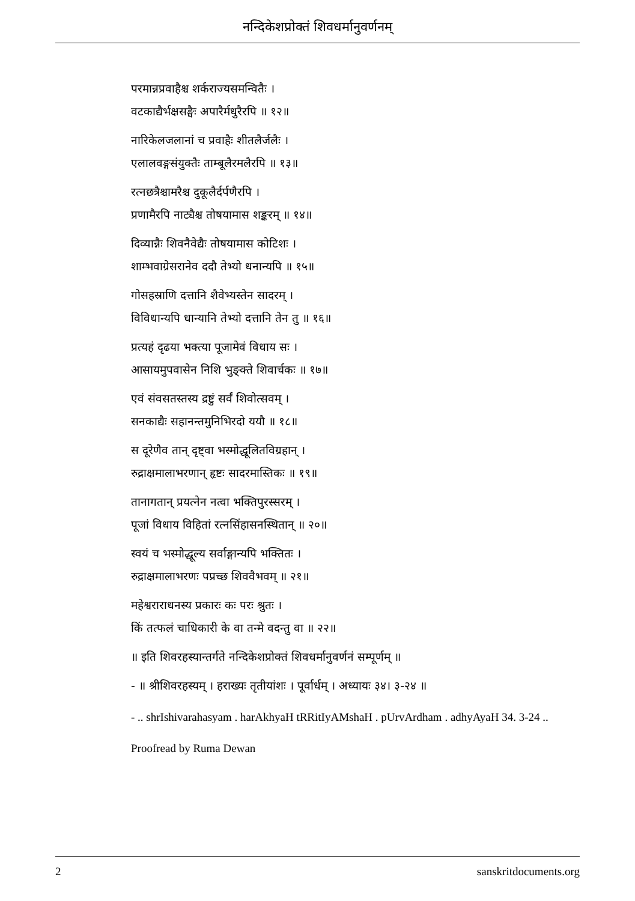नन्दिकेशप्रोक्तं शिवधर्मानुवर्णनम्
परमान्नप्रवाहैश्च शर्कराज्यसमन्वितैः ।
वटकाद्यैर्भक्षसङ्घैः अपारैर्मधुरैरपि ॥ १२॥
नारिकेलजलानां च प्रवाहैः शीतलैर्जलैः ।
एलालवङ्गसंयुक्तैः ताम्बूलैरमलैरपि ॥ १३॥
रत्नछत्रैश्चामरैश्च दुकूलैर्दर्पणैरपि ।
प्रणामैरपि नाट्यैश्च तोषयामास शङ्करम् ॥ १४॥
दिव्यान्नैः शिवनैवेद्यैः तोषयामास कोटिशः ।
शाम्भवाग्रेसरानेव ददौ तेभ्यो धनान्यपि ॥ १५॥
गोसहस्राणि दत्तानि शैवेभ्यस्तेन सादरम् ।
विविधान्यपि धान्यानि तेभ्यो दत्तानि तेन तु ॥ १६॥
प्रत्यहं दृढया भक्त्या पूजामेवं विधाय सः ।
आसायमुपवासेन निशि भुङ्क्ते शिवार्चकः ॥ १७॥
एवं संवसतस्तस्य द्रष्टुं सर्वं शिवोत्सवम् ।
सनकाद्यैः सहानन्तमुनिभिरदो ययौ ॥ १८॥
स दूरेणैव तान् दृष्ट्वा भस्मोद्धूलितविग्रहान् ।
रुद्राक्षमालाभरणान् हृष्टः सादरमास्तिकः ॥ १९॥
तानागतान् प्रयत्नेन नत्वा भक्तिपुरस्सरम् ।
पूजां विधाय विहितां रत्नसिंहासनस्थितान् ॥ २०॥
स्वयं च भस्मोद्धूल्य सर्वाङ्गान्यपि भक्तितः ।
रुद्राक्षमालाभरणः पप्रच्छ शिववैभवम् ॥ २१॥
महेश्वराराधनस्य प्रकारः कः परः श्रुतः ।
किं तत्फलं चाधिकारी के वा तन्मे वदन्तु वा ॥ २२॥
॥ इति शिवरहस्यान्तर्गते नन्दिकेशप्रोक्तं शिवधर्मानुवर्णनं सम्पूर्णम् ॥
- ॥ श्रीशिवरहस्यम् । हराख्यः तृतीयांशः । पूर्वार्धम् । अध्यायः ३४। ३-२४ ॥
- .. shrIshivarahasyam . harAkhyaH tRRitIyAMshaH . pUrvArdham . adhyAyaH 34. 3-24 ..
Proofread by Ruma Dewan
2 sanskritdocuments.org